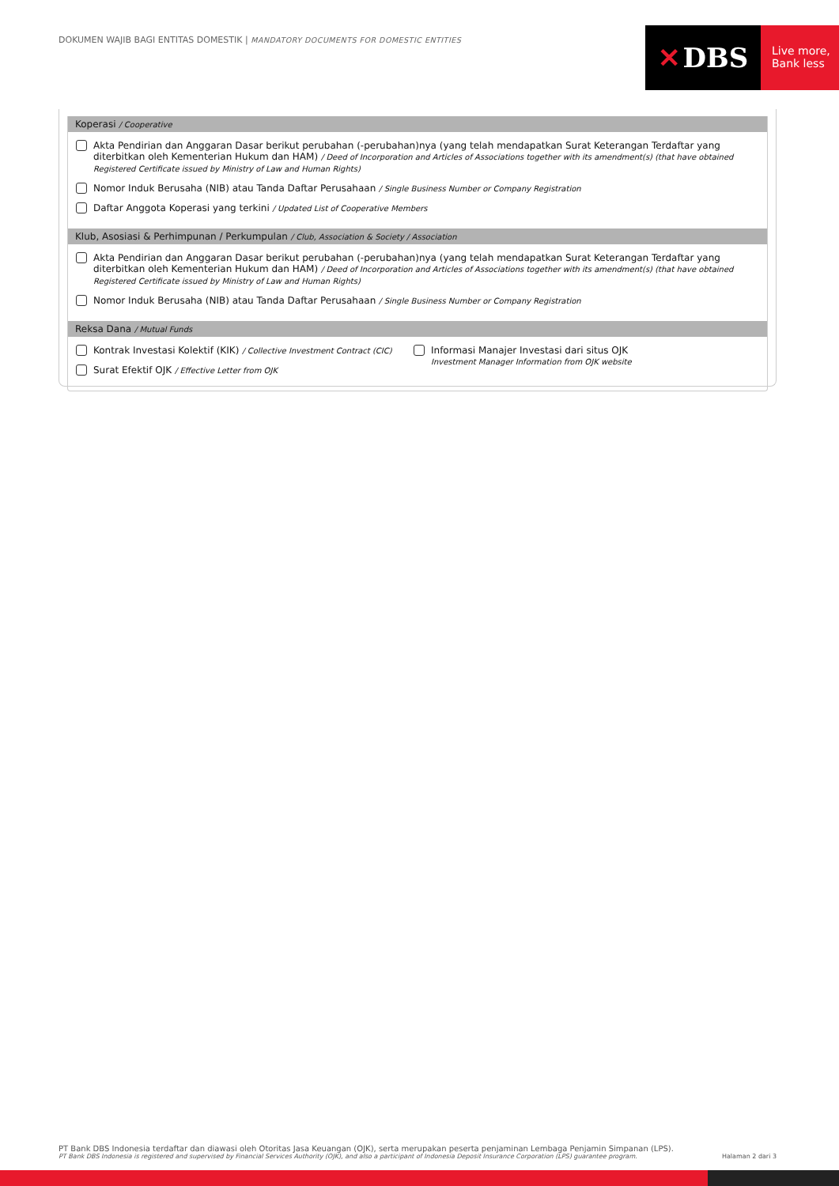DOKUMEN WAJIB BAGI ENTITAS DOMESTIK | MANDATORY DOCUMENTS FOR DOMESTIC ENTITIES
✕ DBS
Live more,
Bank less
Koperasi / Cooperative
Akta Pendirian dan Anggaran Dasar berikut perubahan (-perubahan)nya (yang telah mendapatkan Surat Keterangan Terdaftar yang diterbitkan oleh Kementerian Hukum dan HAM) / Deed of Incorporation and Articles of Associations together with its amendment(s) (that have obtained Registered Certificate issued by Ministry of Law and Human Rights)
Nomor Induk Berusaha (NIB) atau Tanda Daftar Perusahaan / Single Business Number or Company Registration
Daftar Anggota Koperasi yang terkini / Updated List of Cooperative Members
Klub, Asosiasi & Perhimpunan / Perkumpulan / Club, Association & Society / Association
Akta Pendirian dan Anggaran Dasar berikut perubahan (-perubahan)nya (yang telah mendapatkan Surat Keterangan Terdaftar yang diterbitkan oleh Kementerian Hukum dan HAM) / Deed of Incorporation and Articles of Associations together with its amendment(s) (that have obtained Registered Certificate issued by Ministry of Law and Human Rights)
Nomor Induk Berusaha (NIB) atau Tanda Daftar Perusahaan / Single Business Number or Company Registration
Reksa Dana / Mutual Funds
Kontrak Investasi Kolektif (KIK) / Collective Investment Contract (CIC)
Surat Efektif OJK / Effective Letter from OJK
Informasi Manajer Investasi dari situs OJK
Investment Manager Information from OJK website
PT Bank DBS Indonesia terdaftar dan diawasi oleh Otoritas Jasa Keuangan (OJK), serta merupakan peserta penjaminan Lembaga Penjamin Simpanan (LPS).
PT Bank DBS Indonesia is registered and supervised by Financial Services Authority (OJK), and also a participant of Indonesia Deposit Insurance Corporation (LPS) guarantee program. Halaman 2 dari 3